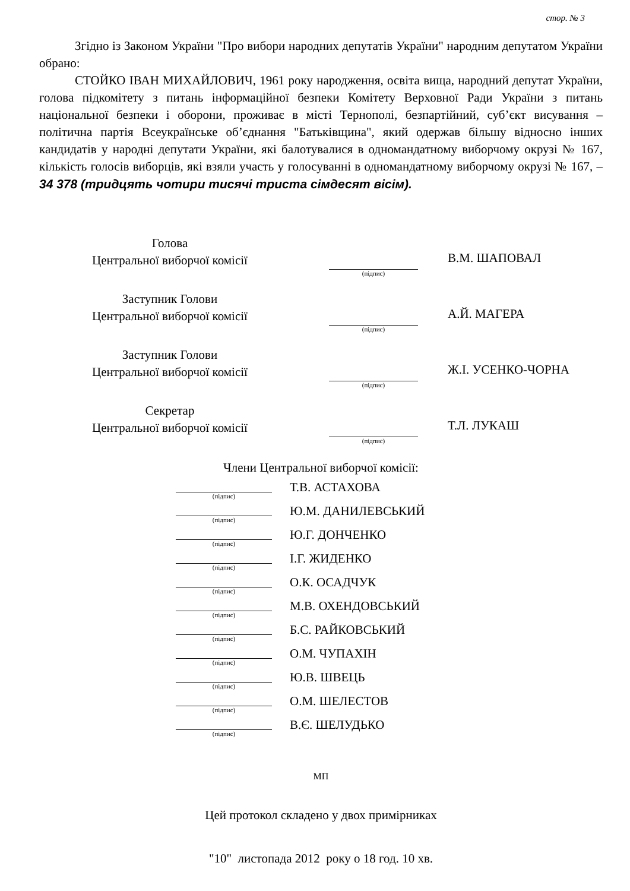стор. № 3
Згідно із Законом України "Про вибори народних депутатів України" народним депутатом України обрано:
СТОЙКО ІВАН МИХАЙЛОВИЧ, 1961 року народження, освіта вища, народний депутат України, голова підкомітету з питань інформаційної безпеки Комітету Верховної Ради України з питань національної безпеки і оборони, проживає в місті Тернополі, безпартійний, суб’єкт висування – політична партія Всеукраїнське об’єднання "Батьківщина", який одержав більшу відносно інших кандидатів у народні депутати України, які балотувалися в одномандатному виборчому окрузі № 167, кількість голосів виборців, які взяли участь у голосуванні в одномандатному виборчому окрузі № 167, – 34 378 (тридцять чотири тисячі триста сімдесят вісім).
| Голова Центральної виборчої комісії | (підпис) | В.М. ШАПОВАЛ |
| Заступник Голови Центральної виборчої комісії | (підпис) | А.Й. МАГЕРА |
| Заступник Голови Центральної виборчої комісії | (підпис) | Ж.І. УСЕНКО-ЧОРНА |
| Секретар Центральної виборчої комісії | (підпис) | Т.Л. ЛУКАШ |
Члени Центральної виборчої комісії:
| (підпис) | Т.В. АСТАХОВА |
| (підпис) | Ю.М. ДАНИЛЕВСЬКИЙ |
| (підпис) | Ю.Г. ДОНЧЕНКО |
| (підпис) | І.Г. ЖИДЕНКО |
| (підпис) | О.К. ОСАДЧУК |
| (підпис) | М.В. ОХЕНДОВСЬКИЙ |
| (підпис) | Б.С. РАЙКОВСЬКИЙ |
| (підпис) | О.М. ЧУПАХІН |
| (підпис) | Ю.В. ШВЕЦЬ |
| (підпис) | О.М. ШЕЛЕСТОВ |
| (підпис) | В.Є. ШЕЛУДЬКО |
МП
Цей протокол складено у двох примірниках
"10" листопада 2012 року о 18 год. 10 хв.